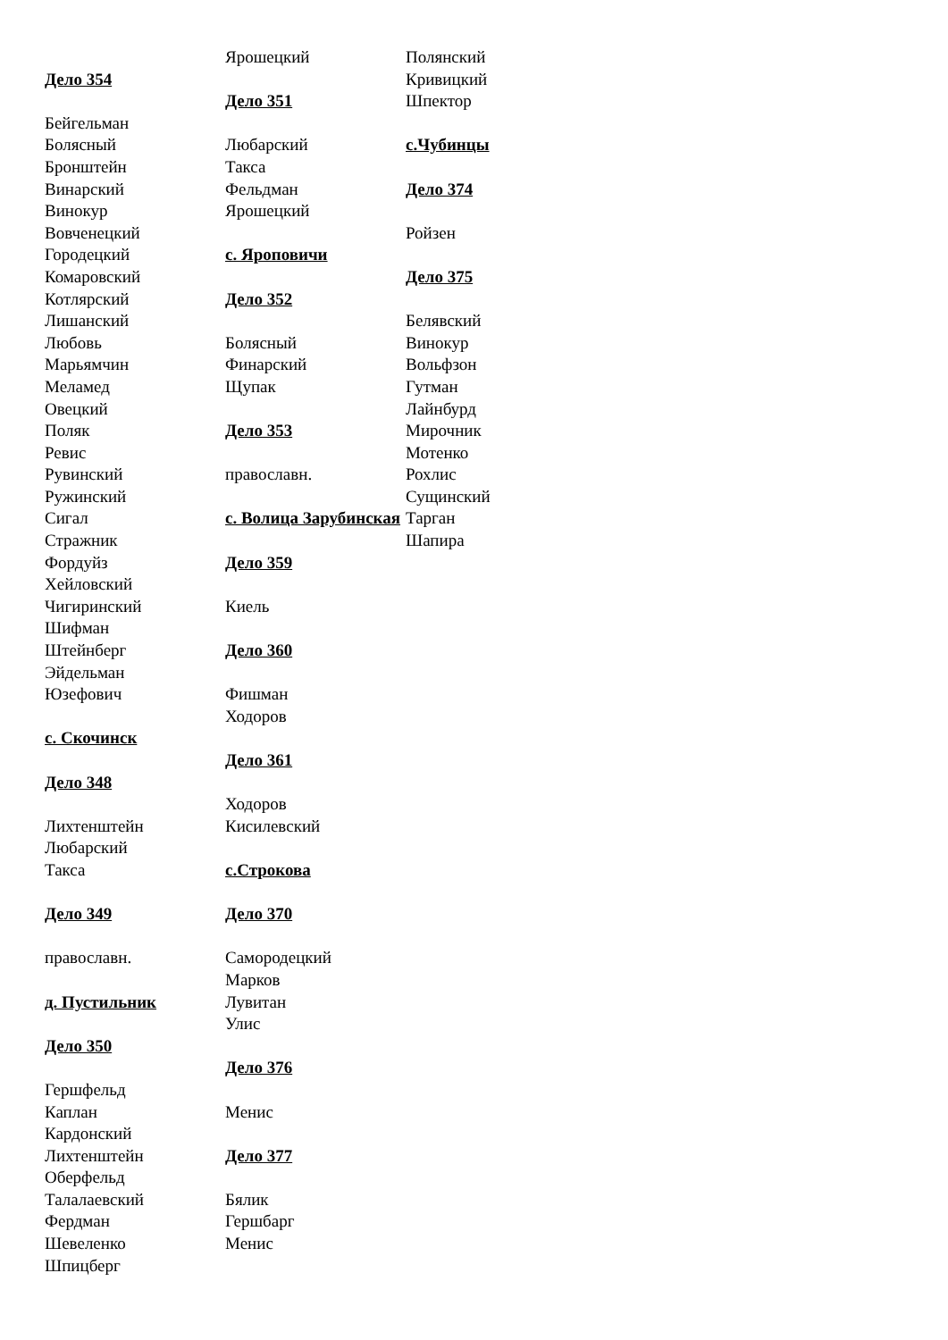Дело 354
Бейгельман
Болясный
Бронштейн
Винарский
Винокур
Вовченецкий
Городецкий
Комаровский
Котлярский
Лишанский
Любовь
Марьямчин
Меламед
Овецкий
Поляк
Ревис
Рувинский
Ружинский
Сигал
Стражник
Фордуйз
Хейловский
Чигиринский
Шифман
Штейнберг
Эйдельман
Юзефович
с. Скочинск
Дело 348
Лихтенштейн
Любарский
Такса
Дело 349
православн.
д. Пустильник
Дело 350
Гершфельд
Каплан
Кардонский
Лихтенштейн
Оберфельд
Талалаевский
Фердман
Шевеленко
Шпицберг
Ярошецкий
Дело 351
Любарский
Такса
Фельдман
Ярошецкий
с. Яроповичи
Дело 352
Болясный
Финарский
Щупак
Дело 353
православн.
с. Волица Зарубинская
Дело 359
Киель
Дело 360
Фишман
Ходоров
Дело 361
Ходоров
Кисилевский
с.Строкова
Дело 370
Самородецкий
Марков
Лувитан
Улис
Дело 376
Менис
Дело 377
Бялик
Гершбарг
Менис
Полянский
Кривицкий
Шпектор
с.Чубинцы
Дело 374
Ройзен
Дело 375
Белявский
Винокур
Вольфзон
Гутман
Лайнбурд
Мирочник
Мотенко
Рохлис
Сущинский
Тарган
Шапира